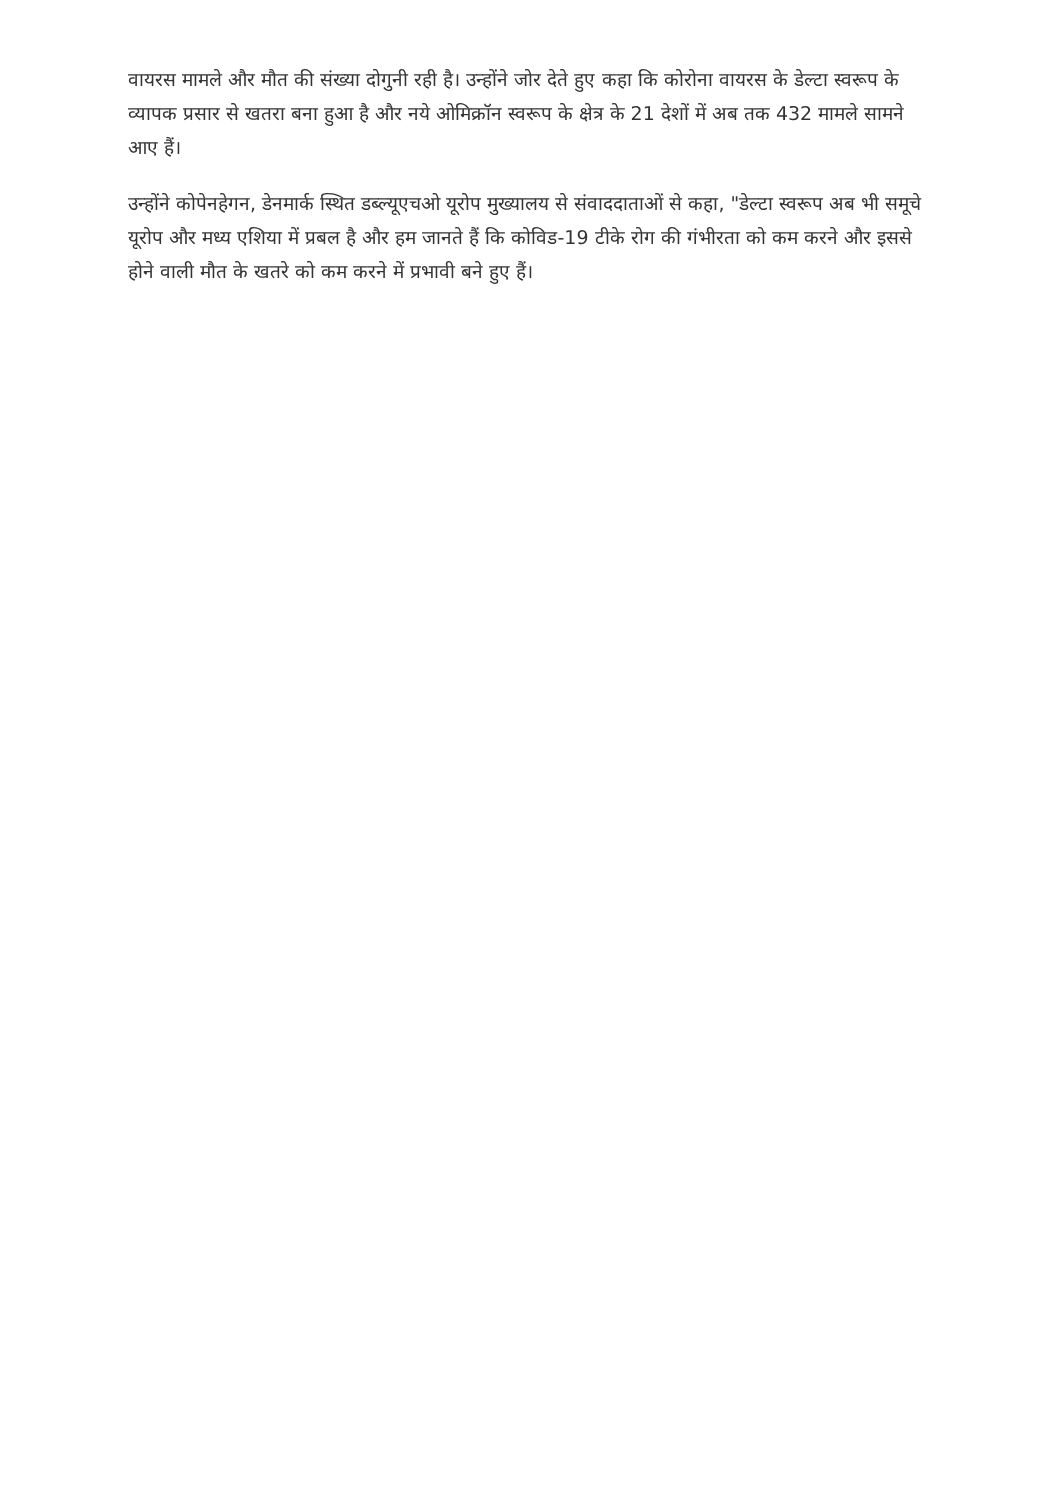वायरस मामले और मौत की संख्या दोगुनी रही है। उन्होंने जोर देते हुए कहा कि कोरोना वायरस के डेल्टा स्वरूप के व्यापक प्रसार से खतरा बना हुआ है और नये ओमिक्रॉन स्वरूप के क्षेत्र के 21 देशों में अब तक 432 मामले सामने आए हैं।
उन्होंने कोपेनहेगन, डेनमार्क स्थित डब्ल्यूएचओ यूरोप मुख्यालय से संवाददाताओं से कहा, "डेल्टा स्वरूप अब भी समूचे यूरोप और मध्य एशिया में प्रबल है और हम जानते हैं कि कोविड-19 टीके रोग की गंभीरता को कम करने और इससे होने वाली मौत के खतरे को कम करने में प्रभावी बने हुए हैं।